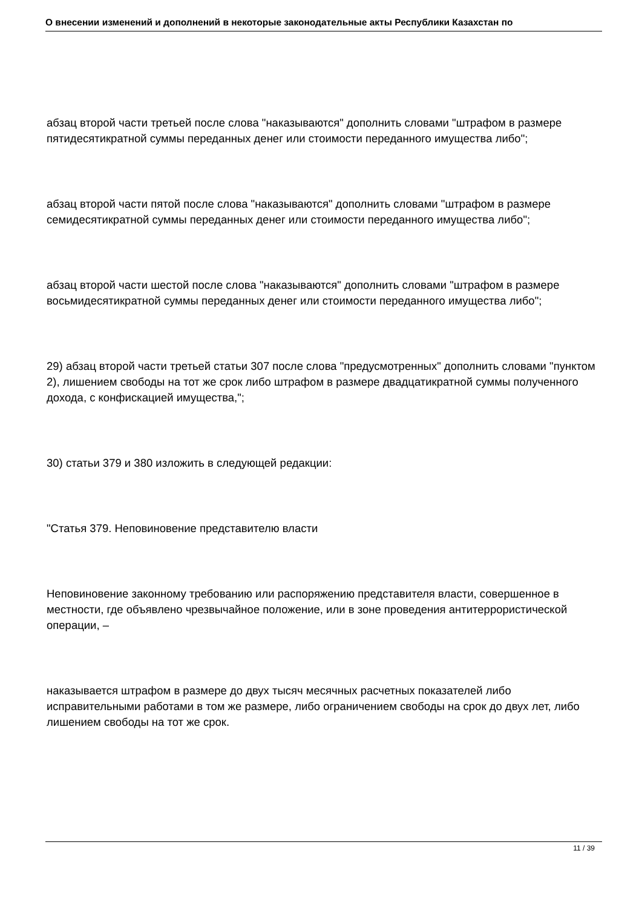О внесении изменений и дополнений в некоторые законодательные акты Республики Казахстан по
абзац второй части третьей после слова "наказываются" дополнить словами "штрафом в размере пятидесятикратной суммы переданных денег или стоимости переданного имущества либо";
абзац второй части пятой после слова "наказываются" дополнить словами "штрафом в размере семидесятикратной суммы переданных денег или стоимости переданного имущества либо";
абзац второй части шестой после слова "наказываются" дополнить словами "штрафом в размере восьмидесятикратной суммы переданных денег или стоимости переданного имущества либо";
29) абзац второй части третьей статьи 307 после слова "предусмотренных" дополнить словами "пунктом 2), лишением свободы на тот же срок либо штрафом в размере двадцатикратной суммы полученного дохода, с конфискацией имущества,";
30) статьи 379 и 380 изложить в следующей редакции:
"Статья 379. Неповиновение представителю власти
Неповиновение законному требованию или распоряжению представителя власти, совершенное в местности, где объявлено чрезвычайное положение, или в зоне проведения антитеррористической операции, –
наказывается штрафом в размере до двух тысяч месячных расчетных показателей либо исправительными работами в том же размере, либо ограничением свободы на срок до двух лет, либо лишением свободы на тот же срок.
11 / 39